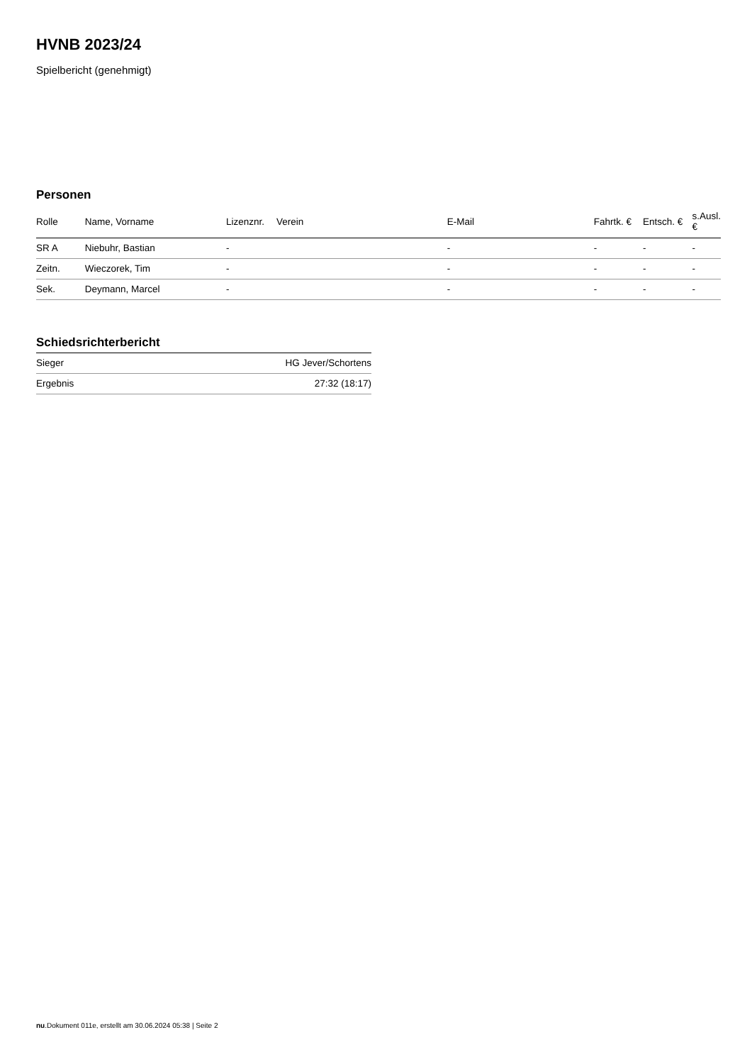HVNB 2023/24
Spielbericht (genehmigt)
Personen
| Rolle | Name, Vorname | Lizenznr. | Verein | E-Mail | Fahrtk. € | Entsch. € | s.Ausl. € |
| --- | --- | --- | --- | --- | --- | --- | --- |
| SR A | Niebuhr, Bastian | - | | - | - | - | - |
| Zeitn. | Wieczorek, Tim | - | | - | - | - | - |
| Sek. | Deymann, Marcel | - | | - | - | - | - |
Schiedsrichterbericht
| Sieger | HG Jever/Schortens |
| Ergebnis | 27:32 (18:17) |
nu.Dokument 011e, erstellt am 30.06.2024 05:38 | Seite 2